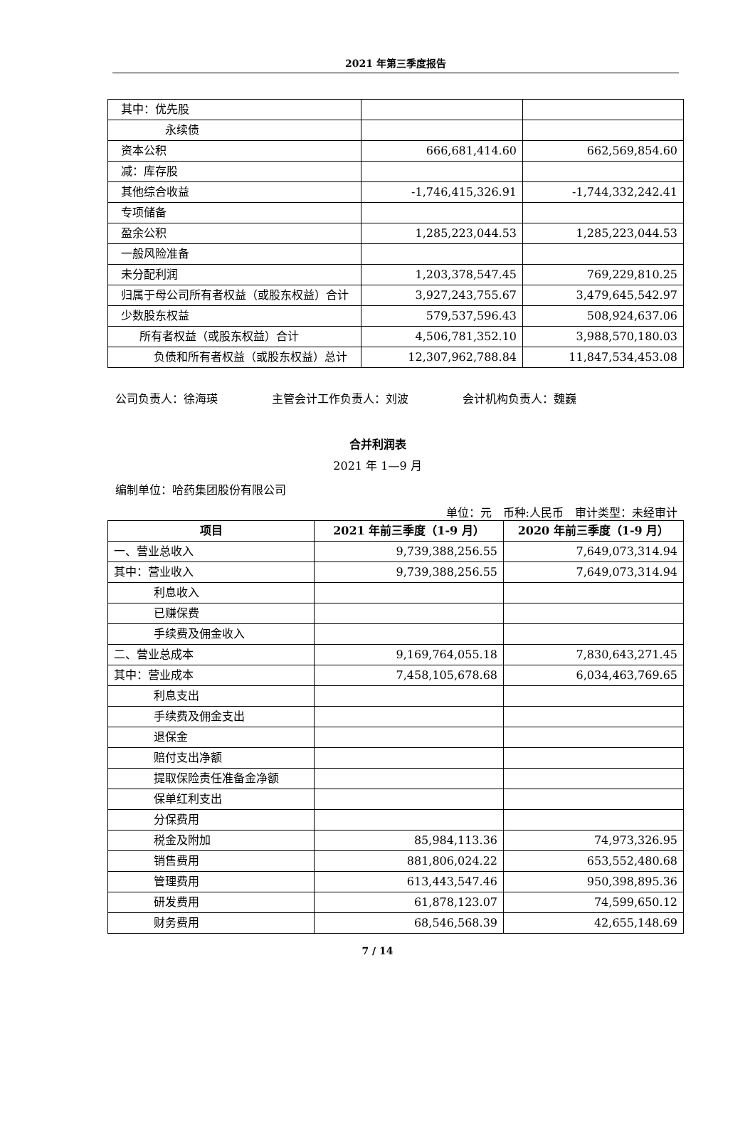2021 年第三季度报告
| 其中：优先股 | | |
| 永续债 | | |
| 资本公积 | 666,681,414.60 | 662,569,854.60 |
| 减：库存股 | | |
| 其他综合收益 | -1,746,415,326.91 | -1,744,332,242.41 |
| 专项储备 | | |
| 盈余公积 | 1,285,223,044.53 | 1,285,223,044.53 |
| 一般风险准备 | | |
| 未分配利润 | 1,203,378,547.45 | 769,229,810.25 |
| 归属于母公司所有者权益（或股东权益）合计 | 3,927,243,755.67 | 3,479,645,542.97 |
| 少数股东权益 | 579,537,596.43 | 508,924,637.06 |
| 所有者权益（或股东权益）合计 | 4,506,781,352.10 | 3,988,570,180.03 |
| 负债和所有者权益（或股东权益） 总计 | 12,307,962,788.84 | 11,847,534,453.08 |
公司负责人：徐海瑛 主管会计工作负责人：刘波 会计机构负责人：魏巍
合并利润表
2021 年 1—9 月
编制单位：哈药集团股份有限公司
单位：元　币种:人民币　审计类型：未经审计
| 项目 | 2021 年前三季度（1-9 月） | 2020 年前三季度（1-9 月） |
| --- | --- | --- |
| 一、营业总收入 | 9,739,388,256.55 | 7,649,073,314.94 |
| 其中：营业收入 | 9,739,388,256.55 | 7,649,073,314.94 |
| 利息收入 | | |
| 已赚保费 | | |
| 手续费及佣金收入 | | |
| 二、营业总成本 | 9,169,764,055.18 | 7,830,643,271.45 |
| 其中：营业成本 | 7,458,105,678.68 | 6,034,463,769.65 |
| 利息支出 | | |
| 手续费及佣金支出 | | |
| 退保金 | | |
| 赔付支出净额 | | |
| 提取保险责任准备金净额 | | |
| 保单红利支出 | | |
| 分保费用 | | |
| 税金及附加 | 85,984,113.36 | 74,973,326.95 |
| 销售费用 | 881,806,024.22 | 653,552,480.68 |
| 管理费用 | 613,443,547.46 | 950,398,895.36 |
| 研发费用 | 61,878,123.07 | 74,599,650.12 |
| 财务费用 | 68,546,568.39 | 42,655,148.69 |
7 / 14